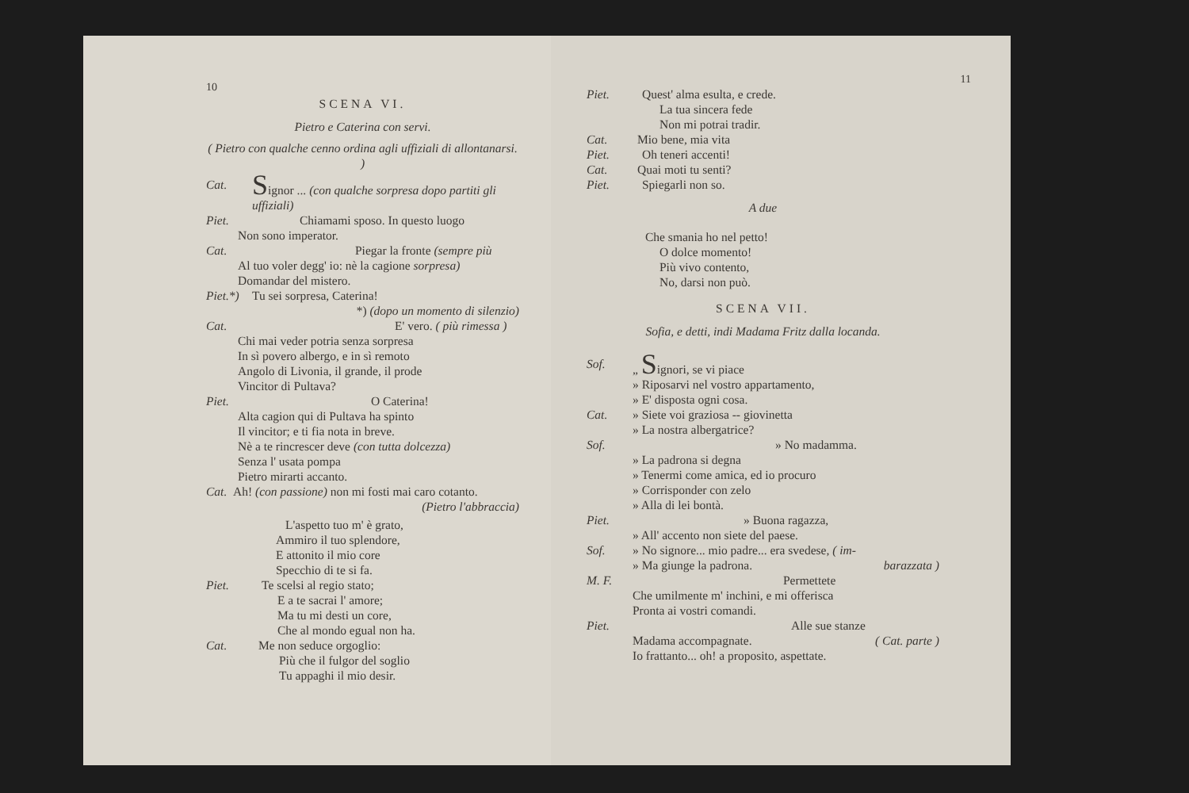10
SCENA VI.
Pietro e Caterina con servi.
( Pietro con qualche cenno ordina agli uffiziali di allontanarsi. )
Cat. Signor ... (con qualche sorpresa dopo partiti gli uffiziali)
Piet. Chiamami sposo. In questo luogo
Non sono imperator.
Cat. Piegar la fronte (sempre più
Al tuo voler degg' io: nè la cagione sorpresa)
Domandar del mistero.
Piet.*) Tu sei sorpresa, Caterina!
*) (dopo un momento di silenzio)
Cat. E' vero. ( più rimessa )
Chi mai veder potria senza sorpresa
In sì povero albergo, e in sì remoto
Angolo di Livonia, il grande, il prode
Vincitor di Pultava?
Piet. O Caterina!
Alta cagion qui di Pultava ha spinto
Il vincitor; e ti fia nota in breve.
Nè a te rincrescer deve (con tutta dolcezza)
Senza l' usata pompa
Pietro mirarti accanto.
Cat. Ah! (con passione) non mi fosti mai caro cotanto.
(Pietro l'abbraccia)
L'aspetto tuo m' è grato,
Ammiro il tuo splendore,
E attonito il mio core
Specchio di te si fa.
Piet. Te scelsi al regio stato;
E a te sacrai l' amore;
Ma tu mi desti un core,
Che al mondo egual non ha.
Cat. Me non seduce orgoglio:
Più che il fulgor del soglio
Tu appaghi il mio desir.
11
Piet. Quest' alma esulta, e crede.
La tua sincera fede
Non mi potrai tradir.
Cat. Mio bene, mia vita
Piet. Oh teneri accenti!
Cat. Quai moti tu senti?
Piet. Spiegarli non so.
A due
Che smania ho nel petto!
O dolce momento!
Più vivo contento,
No, darsi non può.
SCENA VII.
Sofia, e detti, indi Madama Fritz dalla locanda.
Sof. „ Signori, se vi piace
» Riposarvi nel vostro appartamento,
» E' disposta ogni cosa.
Cat. » Siete voi graziosa -- giovinetta
» La nostra albergatrice?
Sof. » No madamma.
» La padrona si degna
» Tenermi come amica, ed io procuro
» Corrisponder con zelo
» Alla di lei bontà.
Piet. » Buona ragazza,
» All' accento non siete del paese.
Sof. » No signore... mio padre... era svedese, ( im-
» Ma giunge la padrona. barazzata )
M. F. Permettete
Che umilmente m' inchini, e mi offerisca
Pronta ai vostri comandi.
Piet. Alle sue stanze
Madama accompagnate. ( Cat. parte )
Io frattanto... oh! a proposito, aspettate.